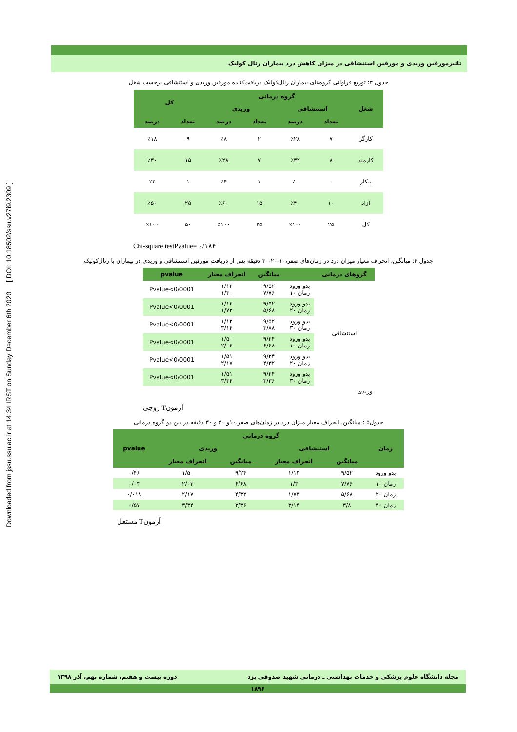Downloaded from jssu.ssu.ac.ir at 14:34 IRST on Sunday December 6th 2020 [ DOI: 10.18502/ssu.v27i9.2309 ]
تاثیرمورفین وریدی و مورفین استنشاقی در میزان کاهش درد بیماران رنال کولیک
جدول ۳: توزیع فراوانی گروه‌های بیماران رنال‌کولیک دریافت‌کننده مورفین وریدی و استنشاقی برحسب شغل
| شغل | گروه درمانی | | | | کل | |
| --- | --- | --- | --- | --- | --- | --- |
| | استنشاقی | | وریدی | | | |
| | تعداد | درصد | تعداد | درصد | تعداد | درصد |
| کارگر | ۷ | ٪۲۸ | ۲ | ٪۸ | ۹ | ٪۱۸ |
| کارمند | ۸ | ٪۳۲ | ۷ | ٪۲۸ | ۱۵ | ٪۳۰ |
| بیکار | ۰ | ٪۰ | ۱ | ٪۴ | ۱ | ٪۲ |
| آزاد | ۱۰ | ٪۴۰ | ۱۵ | ٪۶۰ | ۲۵ | ٪۵۰ |
| کل | ۲۵ | ٪۱۰۰ | ۲۵ | ٪۱۰۰ | ۵۰ | ٪۱۰۰ |
Chi-square testPvalue= ۰/۱۸۴
جدول ۴: میانگین، انحراف معیار میزان درد در زمان‌های صفر،۱۰-۲۰-۳۰ دقیقه پس از دریافت مورفین استنشاقی و وریدی در بیماران با رنال‌کولیک
| گروهای درمانی | | میانگین | انحراف معیار | pvalue |
| --- | --- | --- | --- | --- |
| استنشاقی | بدو ورود زمان ۱۰ | ۹/۵۲ ۷/۷۶ | ۱/۱۲ ۱/۳۰ | Pvalue<0/0001 |
| | بدو ورود زمان ۲۰ | ۹/۵۲ ۵/۶۸ | ۱/۱۲ ۱/۷۲ | Pvalue<0/0001 |
| | بدو ورود زمان ۳۰ | ۹/۵۲ ۳/۸۸ | ۱/۱۲ ۳/۱۴ | Pvalue<0/0001 |
| | بدو ورود زمان ۱۰ | ۹/۲۴ ۶/۶۸ | ۱/۵۰ ۲/۰۴ | Pvalue<0/0001 |
| | بدو ورود زمان ۲۰ | ۹/۲۴ ۴/۳۲ | ۱/۵۱ ۲/۱۷ | Pvalue<0/0001 |
| | بدو ورود زمان ۳۰ | ۹/۲۴ ۳/۳۶ | ۱/۵۱ ۳/۳۴ | Pvalue<0/0001 |
| وریدی | | | | |
زوجی Tآزمون
جدول۵ : میانگین، انحراف معیار میزان درد در زمان‌های صفر،۱۰و ۲۰ و ۳۰ دقیقه در بین دو گروه درمانی
| زمان | گروه درمانی | | | | pvalue |
| --- | --- | --- | --- | --- | --- |
| | استنشاقی | | وریدی | | |
| | میانگین | انحراف معیار | میانگین | انحراف معیار | |
| بدو ورود | ۹/۵۲ | ۱/۱۲ | ۹/۲۴ | ۱/۵۰ | ۰/۴۶ |
| زمان ۱۰ | ۷/۷۶ | ۱/۳ | ۶/۶۸ | ۲/۰۳ | ۰/۰۳ |
| زمان ۲۰ | ۵/۶۸ | ۱/۷۲ | ۴/۳۲ | ۲/۱۷ | ۰/۰۱۸ |
| زمان ۳۰ | ۳/۸ | ۳/۱۴ | ۳/۳۶ | ۳/۳۴ | ۰/۵۷ |
مستقل Tآزمون
مجله دانشگاه علوم پزشکی و خدمات بهداشتی ـ درمانی شهید صدوقی یزد دوره بیست و هفتم، شماره نهم، آذر ۱۳۹۸
۱۸۹۶